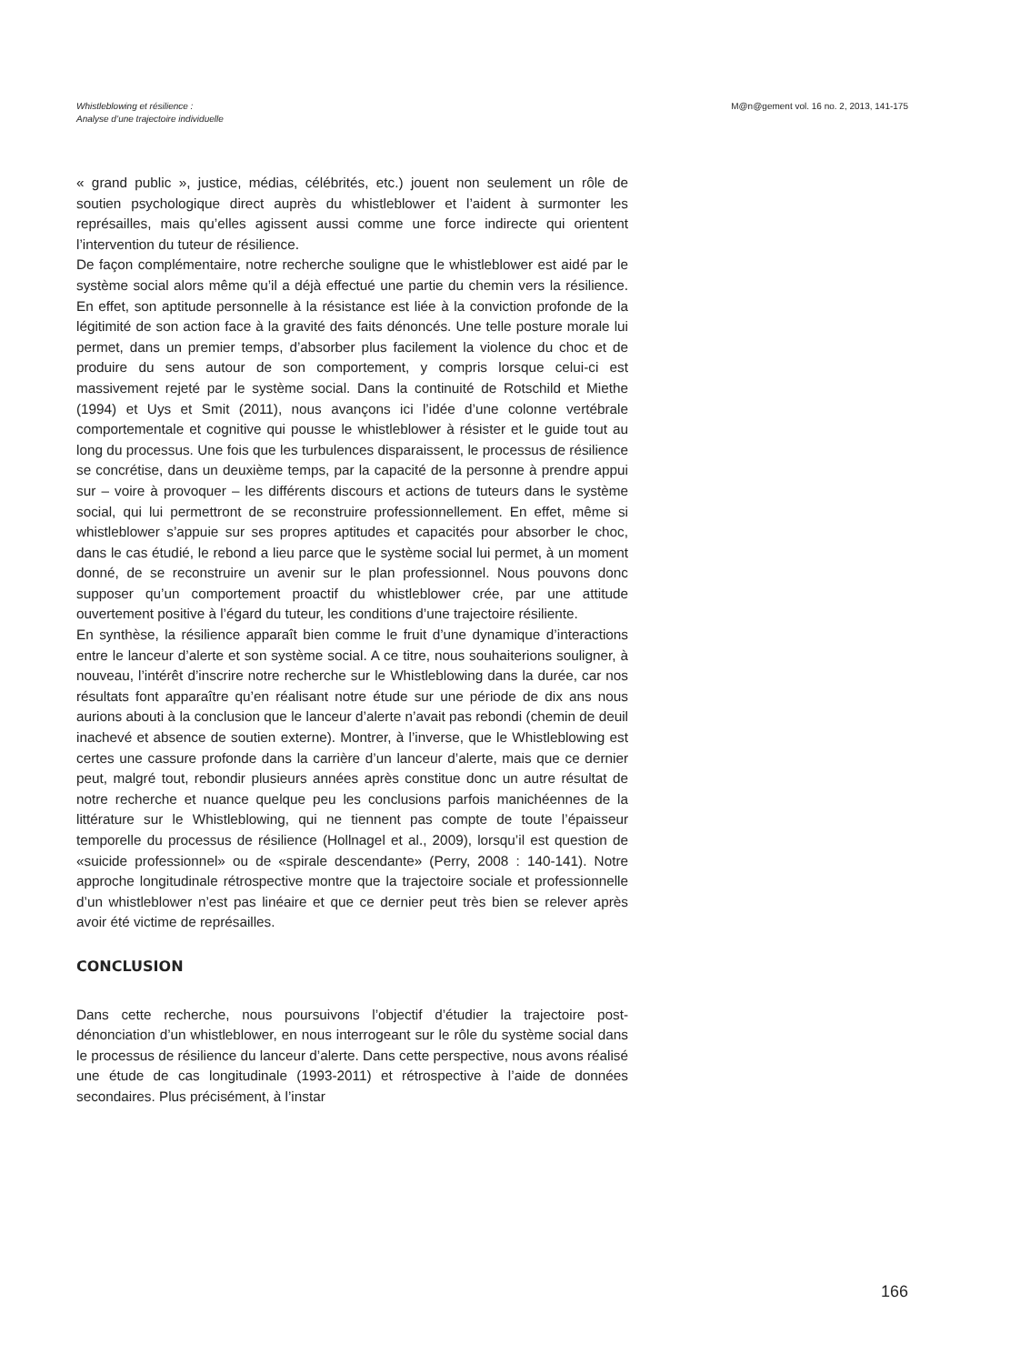Whistleblowing et résilience :
Analyse d’une trajectoire individuelle
M@n@gement vol. 16 no. 2, 2013, 141-175
« grand public », justice, médias, célébrités, etc.) jouent non seulement un rôle de soutien psychologique direct auprès du whistleblower et l’aident à surmonter les représailles, mais qu’elles agissent aussi comme une force indirecte qui orientent l’intervention du tuteur de résilience.
De façon complémentaire, notre recherche souligne que le whistleblower est aidé par le système social alors même qu’il a déjà effectué une partie du chemin vers la résilience. En effet, son aptitude personnelle à la résistance est liée à la conviction profonde de la légitimité de son action face à la gravité des faits dénoncés. Une telle posture morale lui permet, dans un premier temps, d’absorber plus facilement la violence du choc et de produire du sens autour de son comportement, y compris lorsque celui-ci est massivement rejeté par le système social. Dans la continuité de Rotschild et Miethe (1994) et Uys et Smit (2011), nous avançons ici l’idée d’une colonne vertébrale comportementale et cognitive qui pousse le whistleblower à résister et le guide tout au long du processus. Une fois que les turbulences disparaissent, le processus de résilience se concrétise, dans un deuxième temps, par la capacité de la personne à prendre appui sur – voire à provoquer – les différents discours et actions de tuteurs dans le système social, qui lui permettront de se reconstruire professionnellement. En effet, même si whistleblower s’appuie sur ses propres aptitudes et capacités pour absorber le choc, dans le cas étudié, le rebond a lieu parce que le système social lui permet, à un moment donné, de se reconstruire un avenir sur le plan professionnel. Nous pouvons donc supposer qu’un comportement proactif du whistleblower crée, par une attitude ouvertement positive à l’égard du tuteur, les conditions d’une trajectoire résiliente.
En synthèse, la résilience apparaît bien comme le fruit d’une dynamique d’interactions entre le lanceur d’alerte et son système social. A ce titre, nous souhaiterions souligner, à nouveau, l’intérêt d’inscrire notre recherche sur le Whistleblowing dans la durée, car nos résultats font apparaître qu’en réalisant notre étude sur une période de dix ans nous aurions abouti à la conclusion que le lanceur d’alerte n’avait pas rebondi (chemin de deuil inachevé et absence de soutien externe). Montrer, à l’inverse, que le Whistleblowing est certes une cassure profonde dans la carrière d’un lanceur d’alerte, mais que ce dernier peut, malgré tout, rebondir plusieurs années après constitue donc un autre résultat de notre recherche et nuance quelque peu les conclusions parfois manichéennes de la littérature sur le Whistleblowing, qui ne tiennent pas compte de toute l’épaisseur temporelle du processus de résilience (Hollnagel et al., 2009), lorsqu’il est question de «suicide professionnel» ou de «spirale descendante» (Perry, 2008 : 140-141). Notre approche longitudinale rétrospective montre que la trajectoire sociale et professionnelle d’un whistleblower n’est pas linéaire et que ce dernier peut très bien se relever après avoir été victime de représailles.
CONCLUSION
Dans cette recherche, nous poursuivons l’objectif d’étudier la trajectoire post-dénonciation d’un whistleblower, en nous interrogeant sur le rôle du système social dans le processus de résilience du lanceur d’alerte. Dans cette perspective, nous avons réalisé une étude de cas longitudinale (1993-2011) et rétrospective à l’aide de données secondaires. Plus précisément, à l’instar
166